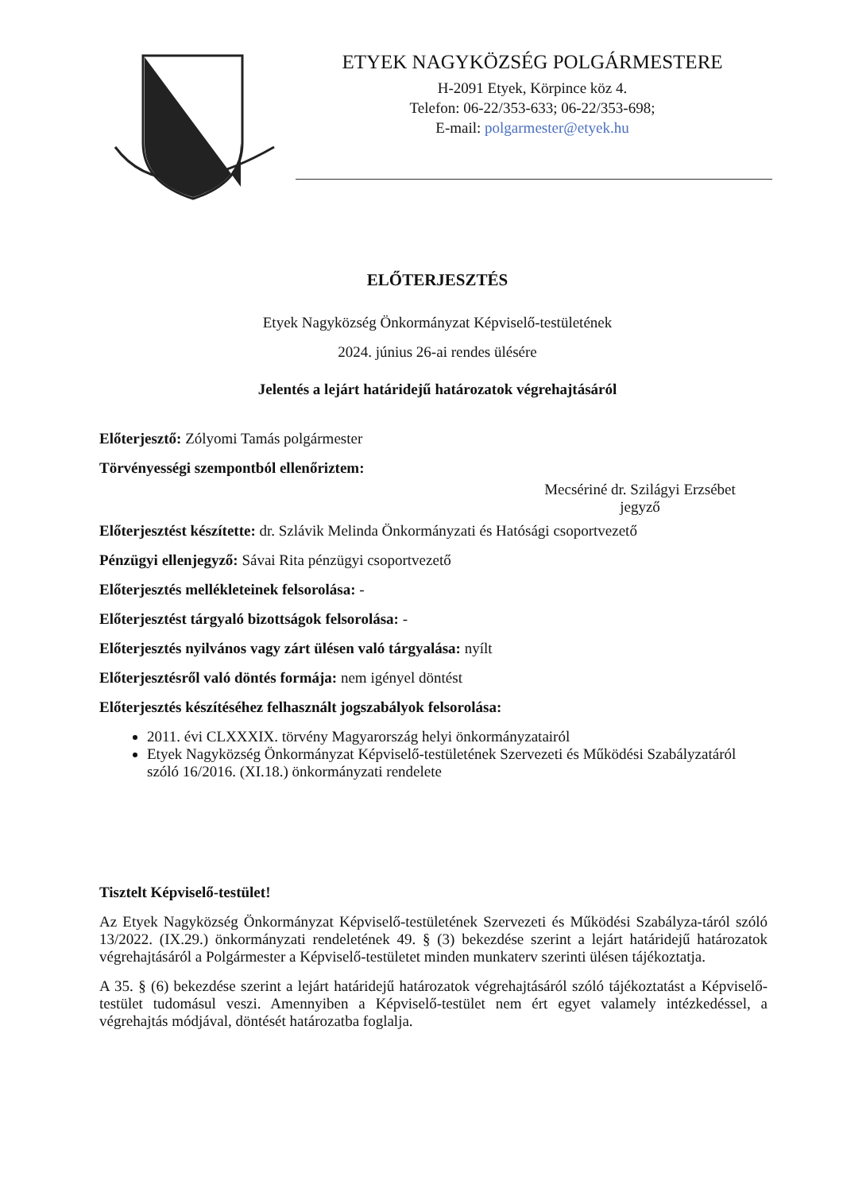ETYEK NAGYKÖZSÉG POLGÁRMESTERE
H-2091 Etyek, Körpince köz 4.
Telefon: 06-22/353-633; 06-22/353-698;
E-mail: polgarmester@etyek.hu
ELŐTERJESZTÉS
Etyek Nagyközség Önkormányzat Képviselő-testületének
2024. június 26-ai rendes ülésére
Jelentés a lejárt határidejű határozatok végrehajtásáról
Előterjesztő: Zólyomi Tamás polgármester
Törvényességi szempontból ellenőriztem:
Mecsériné dr. Szilágyi Erzsébet
jegyző
Előterjesztést készítette: dr. Szlávik Melinda Önkormányzati és Hatósági csoportvezető
Pénzügyi ellenjegyző: Sávai Rita pénzügyi csoportvezető
Előterjesztés mellékleteinek felsorolása: -
Előterjesztést tárgyaló bizottságok felsorolása: -
Előterjesztés nyilvános vagy zárt ülésen való tárgyalása: nyílt
Előterjesztésről való döntés formája: nem igényel döntést
Előterjesztés készítéséhez felhasznált jogszabályok felsorolása:
2011. évi CLXXXIX. törvény Magyarország helyi önkormányzatairól
Etyek Nagyközség Önkormányzat Képviselő-testületének Szervezeti és Működési Szabályzatáról szóló 16/2016. (XI.18.) önkormányzati rendelete
Tisztelt Képviselő-testület!
Az Etyek Nagyközség Önkormányzat Képviselő-testületének Szervezeti és Működési Szabályza-táról szóló 13/2022. (IX.29.) önkormányzati rendeletének 49. § (3) bekezdése szerint a lejárt határidejű határozatok végrehajtásáról a Polgármester a Képviselő-testületet minden munkaterv szerinti ülésen tájékoztatja.
A 35. § (6) bekezdése szerint a lejárt határidejű határozatok végrehajtásáról szóló tájékoztatást a Képviselő-testület tudomásul veszi. Amennyiben a Képviselő-testület nem ért egyet valamely intézkedéssel, a végrehajtás módjával, döntését határozatba foglalja.